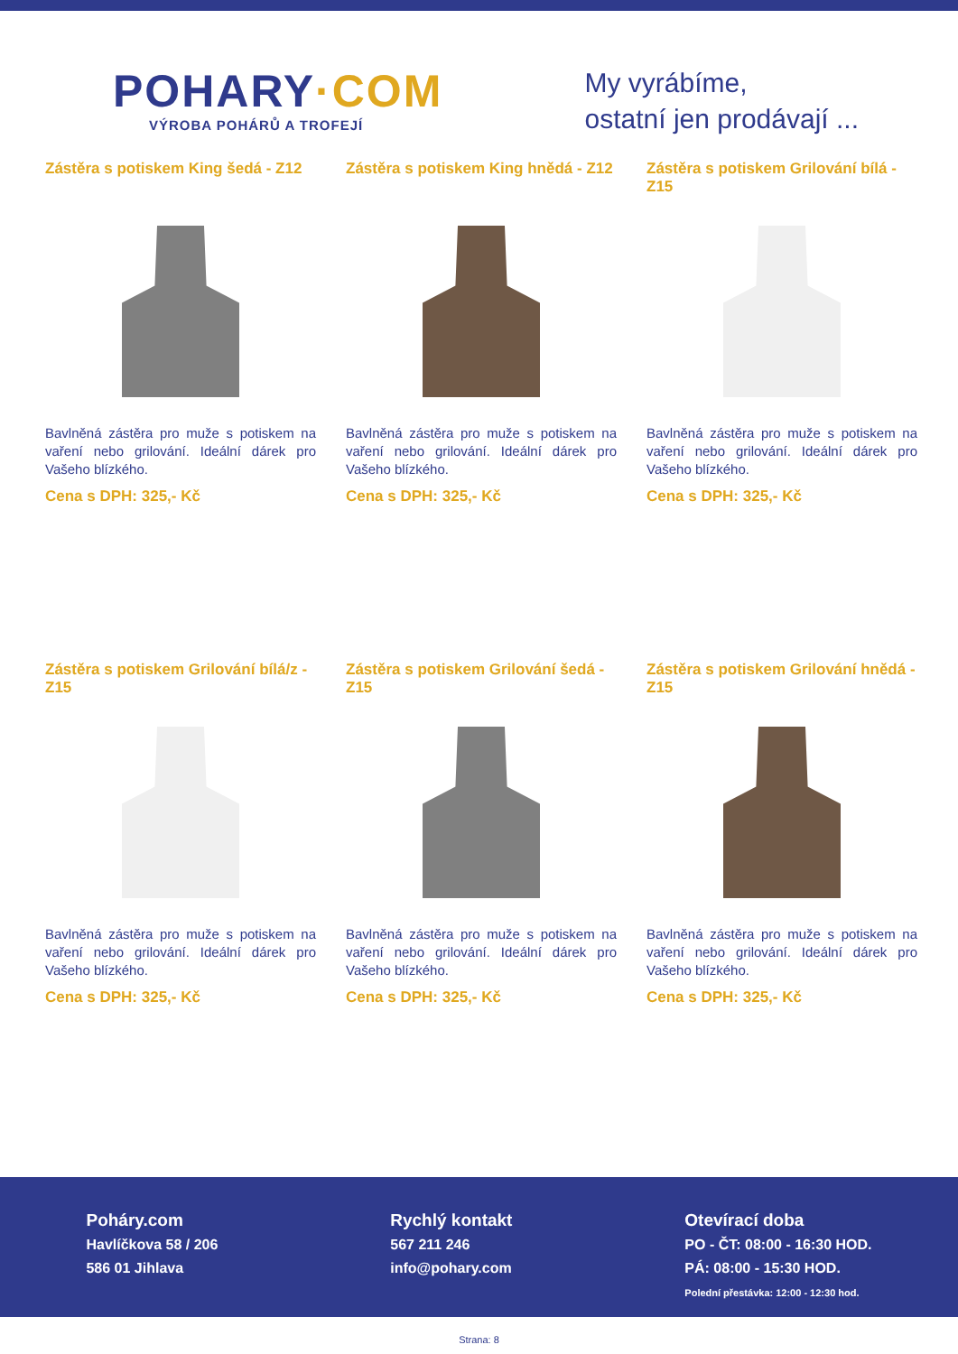POHARY·COM
VÝROBA POHÁRŮ A TROFEJÍ
My vyrábíme,
ostatní jen prodávají ...
Zástěra s potiskem King šedá - Z12
Bavlněná zástěra pro muže s potiskem na vaření nebo grilování. Ideální dárek pro Vašeho blízkého.
Cena s DPH: 325,- Kč
Zástěra s potiskem King hnědá - Z12
Bavlněná zástěra pro muže s potiskem na vaření nebo grilování. Ideální dárek pro Vašeho blízkého.
Cena s DPH: 325,- Kč
Zástěra s potiskem Grilování bílá - Z15
Bavlněná zástěra pro muže s potiskem na vaření nebo grilování. Ideální dárek pro Vašeho blízkého.
Cena s DPH: 325,- Kč
Zástěra s potiskem Grilování bílá/z - Z15
Bavlněná zástěra pro muže s potiskem na vaření nebo grilování. Ideální dárek pro Vašeho blízkého.
Cena s DPH: 325,- Kč
Zástěra s potiskem Grilování šedá - Z15
Bavlněná zástěra pro muže s potiskem na vaření nebo grilování. Ideální dárek pro Vašeho blízkého.
Cena s DPH: 325,- Kč
Zástěra s potiskem Grilování hnědá - Z15
Bavlněná zástěra pro muže s potiskem na vaření nebo grilování. Ideální dárek pro Vašeho blízkého.
Cena s DPH: 325,- Kč
Poháry.com
Havlíčkova 58 / 206
586 01 Jihlava
Rychlý kontakt
567 211 246
info@pohary.com
Otevírací doba
PO - ČT: 08:00 - 16:30 HOD.
PÁ: 08:00 - 15:30 HOD.
Polední přestávka: 12:00 - 12:30 hod.
Strana: 8